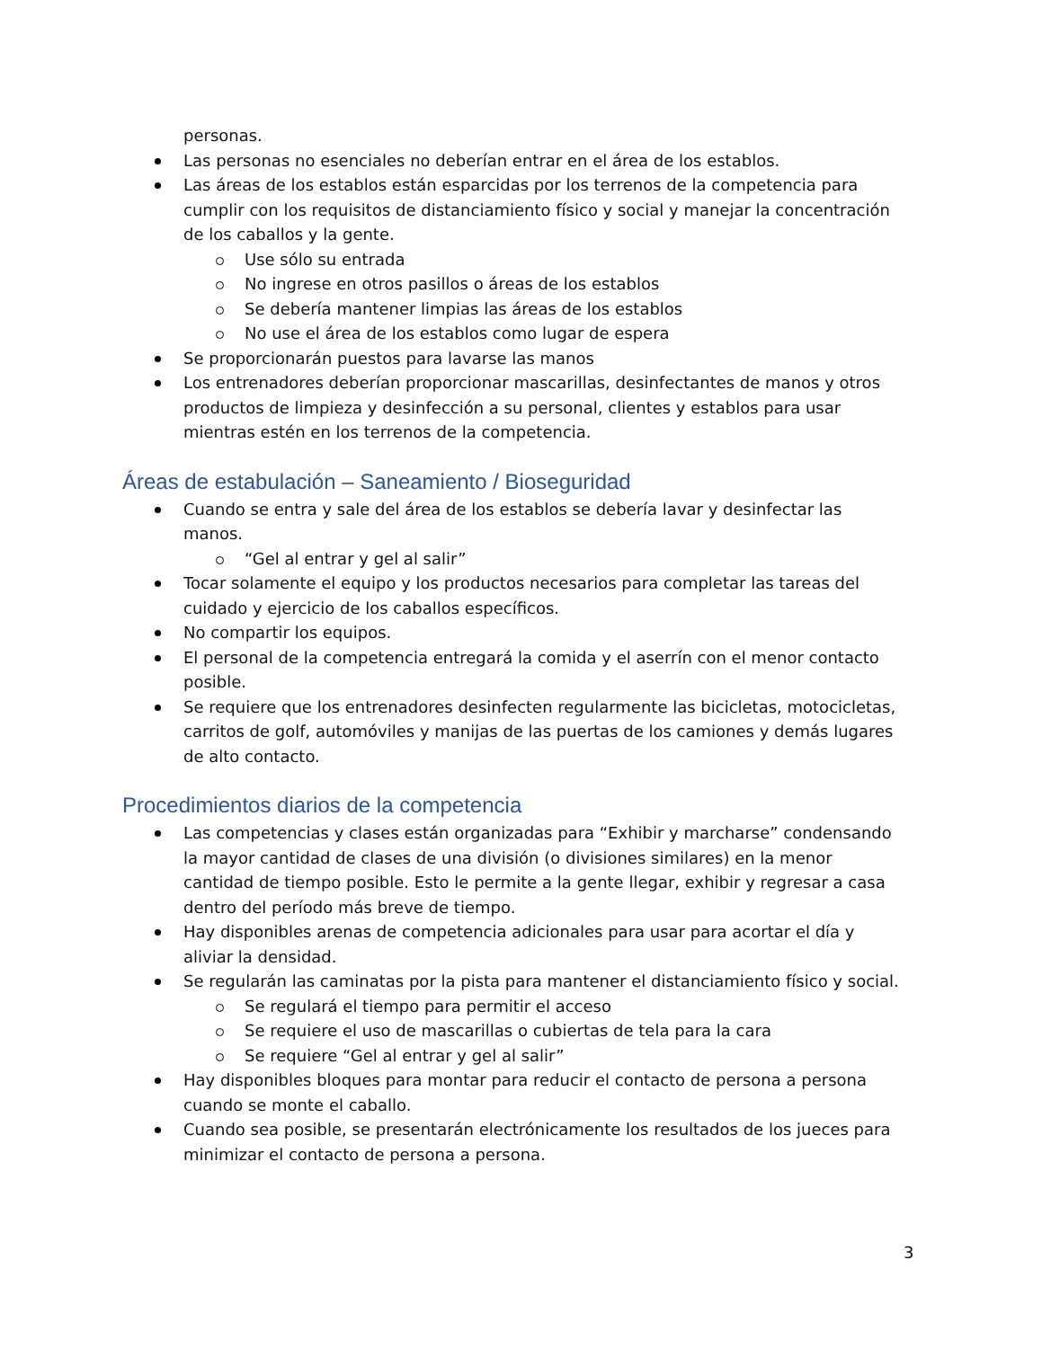personas.
Las personas no esenciales no deberían entrar en el área de los establos.
Las áreas de los establos están esparcidas por los terrenos de la competencia para cumplir con los requisitos de distanciamiento físico y social y manejar la concentración de los caballos y la gente.
Use sólo su entrada
No ingrese en otros pasillos o áreas de los establos
Se debería mantener limpias las áreas de los establos
No use el área de los establos como lugar de espera
Se proporcionarán puestos para lavarse las manos
Los entrenadores deberían proporcionar mascarillas, desinfectantes de manos y otros productos de limpieza y desinfección a su personal, clientes y establos para usar mientras estén en los terrenos de la competencia.
Áreas de estabulación – Saneamiento / Bioseguridad
Cuando se entra y sale del área de los establos se debería lavar y desinfectar las manos.
“Gel al entrar y gel al salir”
Tocar solamente el equipo y los productos necesarios para completar las tareas del cuidado y ejercicio de los caballos específicos.
No compartir los equipos.
El personal de la competencia entregará la comida y el aserrín con el menor contacto posible.
Se requiere que los entrenadores desinfecten regularmente las bicicletas, motocicletas, carritos de golf, automóviles y manijas de las puertas de los camiones y demás lugares de alto contacto.
Procedimientos diarios de la competencia
Las competencias y clases están organizadas para “Exhibir y marcharse” condensando la mayor cantidad de clases de una división (o divisiones similares) en la menor cantidad de tiempo posible. Esto le permite a la gente llegar, exhibir y regresar a casa dentro del período más breve de tiempo.
Hay disponibles arenas de competencia adicionales para usar para acortar el día y aliviar la densidad.
Se regularán las caminatas por la pista para mantener el distanciamiento físico y social.
Se regulará el tiempo para permitir el acceso
Se requiere el uso de mascarillas o cubiertas de tela para la cara
Se requiere “Gel al entrar y gel al salir”
Hay disponibles bloques para montar para reducir el contacto de persona a persona cuando se monte el caballo.
Cuando sea posible, se presentarán electrónicamente los resultados de los jueces para minimizar el contacto de persona a persona.
3